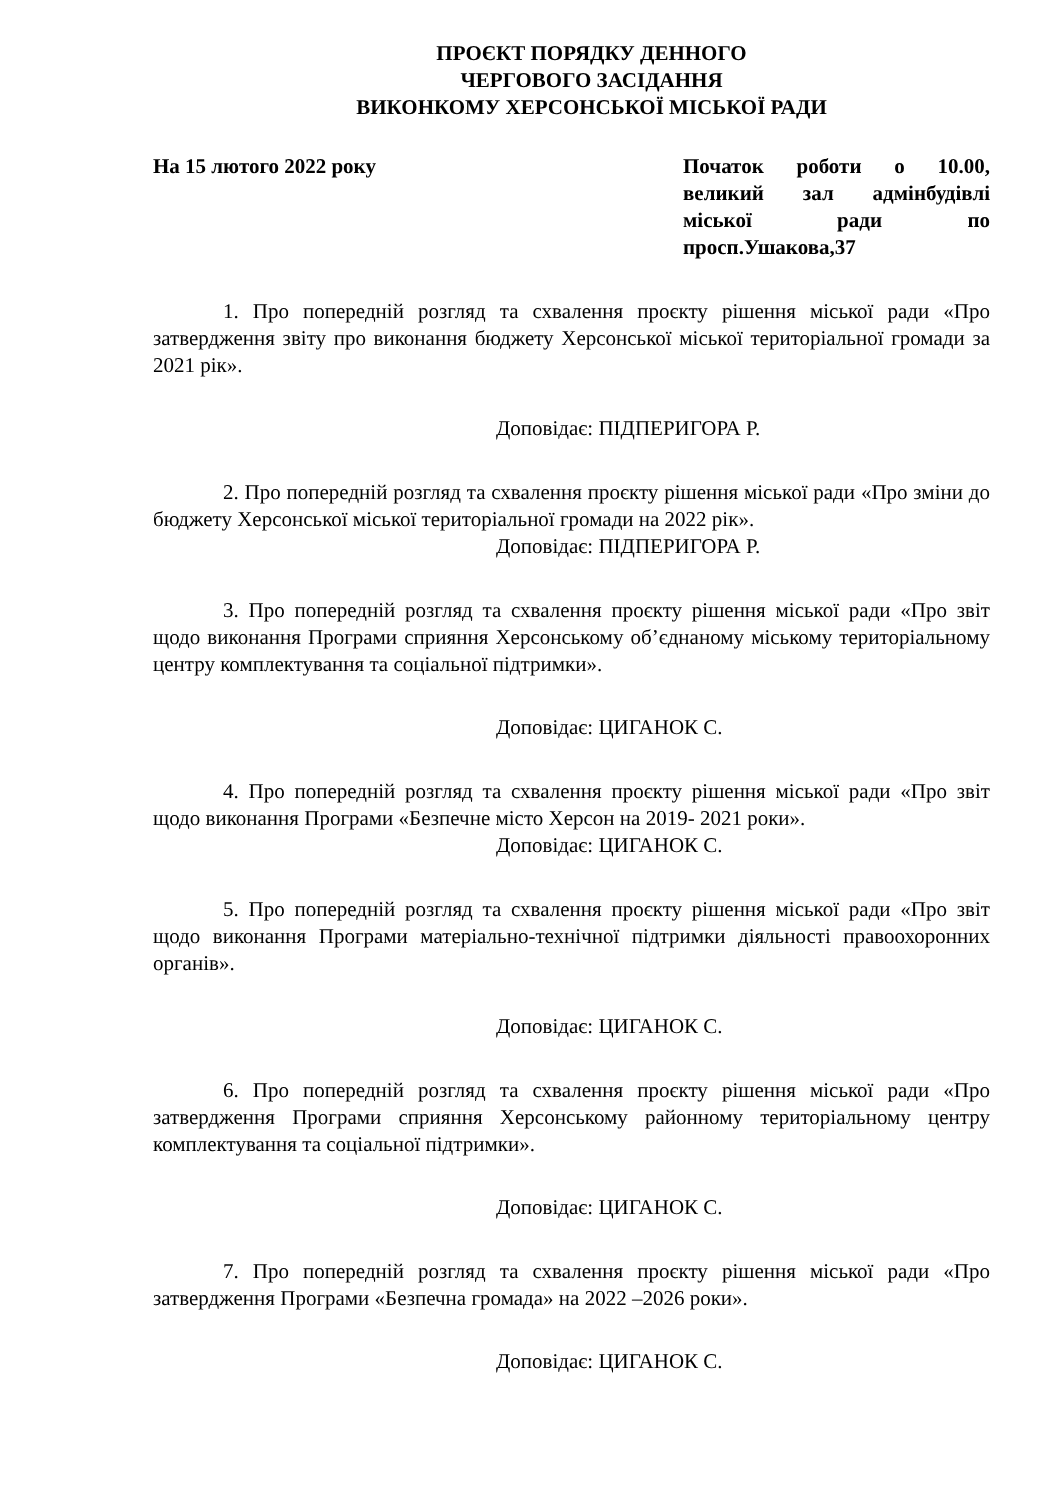ПРОЄКТ ПОРЯДКУ ДЕННОГО
ЧЕРГОВОГО ЗАСІДАННЯ
ВИКОНКОМУ ХЕРСОНСЬКОЇ МІСЬКОЇ РАДИ
На 15 лютого 2022 року Початок роботи о 10.00, великий зал адмінбудівлі міської ради по просп.Ушакова,37
1. Про попередній розгляд та схвалення проєкту рішення міської ради «Про затвердження звіту про виконання бюджету Херсонської міської територіальної громади за 2021 рік».
Доповідає: ПІДПЕРИГОРА Р.
2. Про попередній розгляд та схвалення проєкту рішення міської ради «Про зміни до бюджету Херсонської міської територіальної громади на 2022 рік».
Доповідає: ПІДПЕРИГОРА Р.
3. Про попередній розгляд та схвалення проєкту рішення міської ради «Про звіт щодо виконання Програми сприяння Херсонському об’єднаному міському територіальному центру комплектування та соціальної підтримки».
Доповідає: ЦИГАНОК С.
4. Про попередній розгляд та схвалення проєкту рішення міської ради «Про звіт щодо виконання Програми «Безпечне місто Херсон на 2019- 2021 роки».
Доповідає: ЦИГАНОК С.
5. Про попередній розгляд та схвалення проєкту рішення міської ради «Про звіт щодо виконання Програми матеріально-технічної підтримки діяльності правоохоронних органів».
Доповідає: ЦИГАНОК С.
6. Про попередній розгляд та схвалення проєкту рішення міської ради «Про затвердження Програми сприяння Херсонському районному територіальному центру комплектування та соціальної підтримки».
Доповідає: ЦИГАНОК С.
7. Про попередній розгляд та схвалення проєкту рішення міської ради «Про затвердження Програми «Безпечна громада» на 2022 –2026 роки».
Доповідає: ЦИГАНОК С.